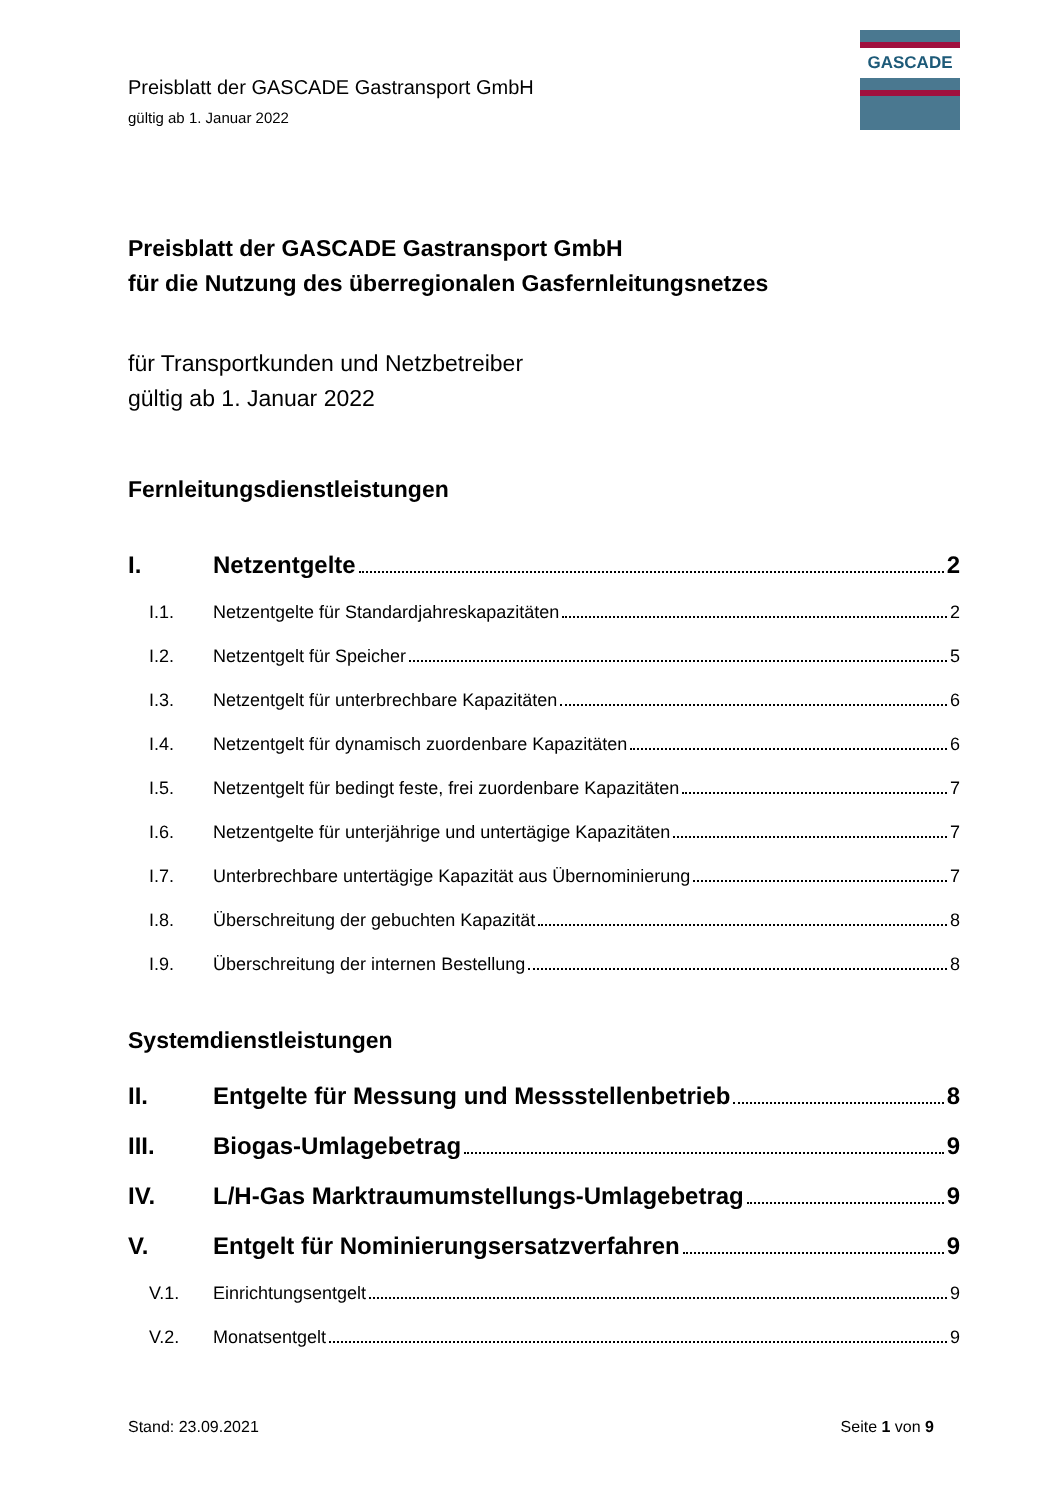GASCADE
Preisblatt der GASCADE Gastransport GmbH
gültig ab 1. Januar 2022
Preisblatt der GASCADE Gastransport GmbH
für die Nutzung des überregionalen Gasfernleitungsnetzes
für Transportkunden und Netzbetreiber
gültig ab 1. Januar 2022
Fernleitungsdienstleistungen
I. Netzentgelte 2
I.1. Netzentgelte für Standardjahreskapazitäten 2
I.2. Netzentgelt für Speicher 5
I.3. Netzentgelt für unterbrechbare Kapazitäten 6
I.4. Netzentgelt für dynamisch zuordenbare Kapazitäten 6
I.5. Netzentgelt für bedingt feste, frei zuordenbare Kapazitäten 7
I.6. Netzentgelte für unterjährige und untertägige Kapazitäten 7
I.7. Unterbrechbare untertägige Kapazität aus Übernominierung 7
I.8. Überschreitung der gebuchten Kapazität 8
I.9. Überschreitung der internen Bestellung 8
Systemdienstleistungen
II. Entgelte für Messung und Messstellenbetrieb 8
III. Biogas-Umlagebetrag 9
IV. L/H-Gas Marktraumumstellungs-Umlagebetrag 9
V. Entgelt für Nominierungsersatzverfahren 9
V.1. Einrichtungsentgelt 9
V.2. Monatsentgelt 9
Stand: 23.09.2021 Seite 1 von 9